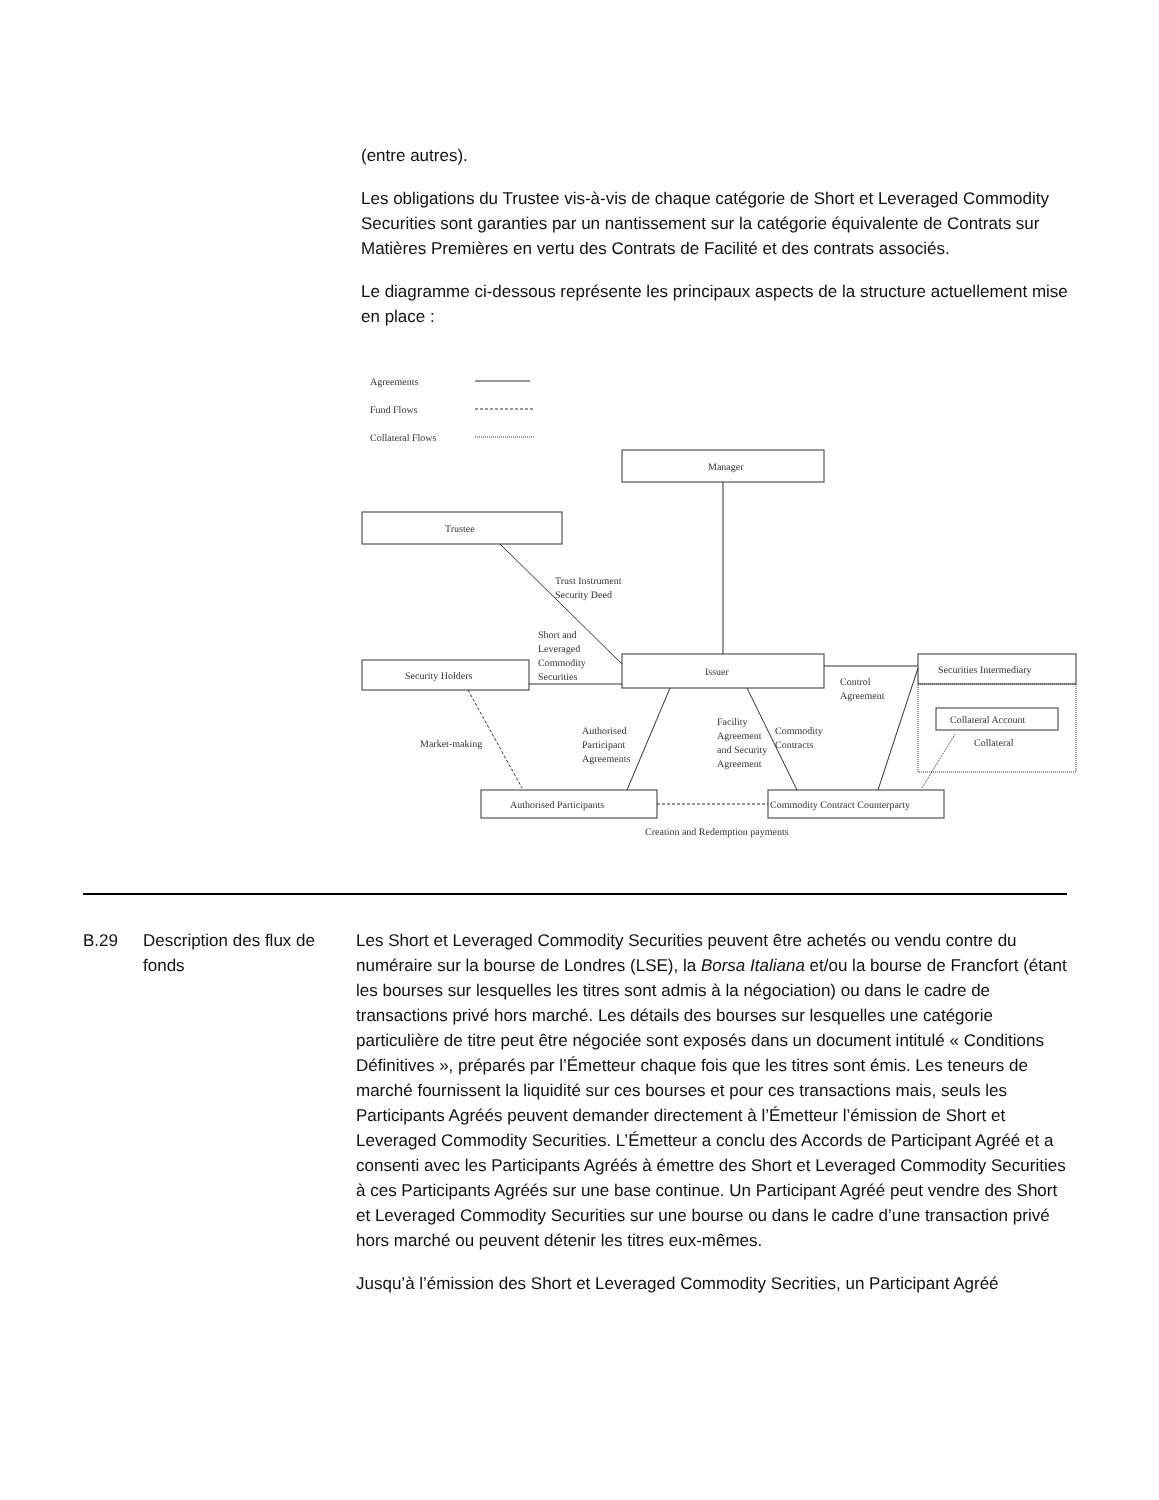(entre autres).
Les obligations du Trustee vis-à-vis de chaque catégorie de Short et Leveraged Commodity Securities sont garanties par un nantissement sur la catégorie équivalente de Contrats sur Matières Premières en vertu des Contrats de Facilité et des contrats associés.
Le diagramme ci-dessous représente les principaux aspects de la structure actuellement mise en place :
Agreements
Fund Flows
Collateral Flows
Manager
Trustee
Issuer
Security Holders
Securities Intermediary
Collateral Account
Collateral
Authorised Participants
Commodity Contract Counterparty
Trust Instrument
Security Deed
Short and
Leveraged
Commodity
Securities
Control
Agreement
Market-making
Authorised
Participant
Agreements
Facility
Agreement
and Security
Agreement
Commodity
Contracts
Creation and Redemption payments
B.29 Description des flux de fonds
Les Short et Leveraged Commodity Securities peuvent être achetés ou vendu contre du numéraire sur la bourse de Londres (LSE), la Borsa Italiana et/ou la bourse de Francfort (étant les bourses sur lesquelles les titres sont admis à la négociation) ou dans le cadre de transactions privé hors marché. Les détails des bourses sur lesquelles une catégorie particulière de titre peut être négociée sont exposés dans un document intitulé « Conditions Définitives », préparés par l’Émetteur chaque fois que les titres sont émis. Les teneurs de marché fournissent la liquidité sur ces bourses et pour ces transactions mais, seuls les Participants Agréés peuvent demander directement à l’Émetteur l’émission de Short et Leveraged Commodity Securities. L’Émetteur a conclu des Accords de Participant Agréé et a consenti avec les Participants Agréés à émettre des Short et Leveraged Commodity Securities à ces Participants Agréés sur une base continue. Un Participant Agréé peut vendre des Short et Leveraged Commodity Securities sur une bourse ou dans le cadre d’une transaction privé hors marché ou peuvent détenir les titres eux-mêmes.
Jusqu’à l’émission des Short et Leveraged Commodity Secrities, un Participant Agréé